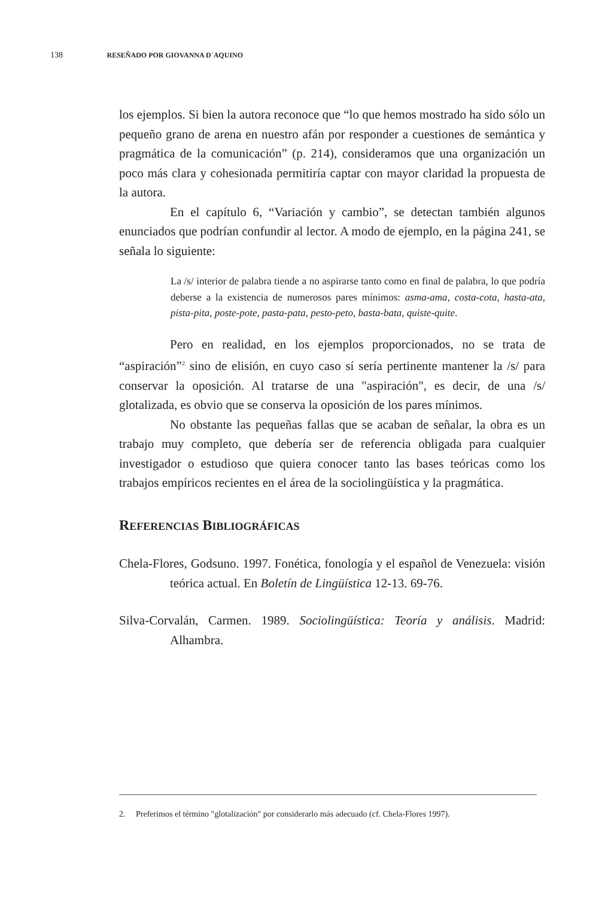138 RESEÑADO POR GIOVANNA D´AQUINO
los ejemplos. Si bien la autora reconoce que “lo que hemos mostrado ha sido sólo un pequeño grano de arena en nuestro afán por responder a cuestiones de semántica y pragmática de la comunicación” (p. 214), consideramos que una organización un poco más clara y cohesionada permitiría captar con mayor claridad la propuesta de la autora.
En el capítulo 6, “Variación y cambio”, se detectan también algunos enunciados que podrían confundir al lector. A modo de ejemplo, en la página 241, se señala lo siguiente:
La /s/ interior de palabra tiende a no aspirarse tanto como en final de palabra, lo que podría deberse a la existencia de numerosos pares mínimos: asma-ama, costa-cota, hasta-ata, pista-pita, poste-pote, pasta-pata, pesto-peto, basta-bata, quiste-quite.
Pero en realidad, en los ejemplos proporcionados, no se trata de “aspiración”<sup>2</sup> sino de elisión, en cuyo caso sí sería pertinente mantener la /s/ para conservar la oposición. Al tratarse de una "aspiración", es decir, de una /s/ glotalizada, es obvio que se conserva la oposición de los pares mínimos.
No obstante las pequeñas fallas que se acaban de señalar, la obra es un trabajo muy completo, que debería ser de referencia obligada para cualquier investigador o estudioso que quiera conocer tanto las bases teóricas como los trabajos empíricos recientes en el área de la sociolingüística y la pragmática.
REFERENCIAS BIBLIOGRÁFICAS
Chela-Flores, Godsuno. 1997. Fonética, fonología y el español de Venezuela: visión teórica actual. En Boletín de Lingüística 12-13. 69-76.
Silva-Corvalán, Carmen. 1989. Sociolingüística: Teoría y análisis. Madrid: Alhambra.
2. Preferimos el término "glotalización" por considerarlo más adecuado (cf. Chela-Flores 1997).